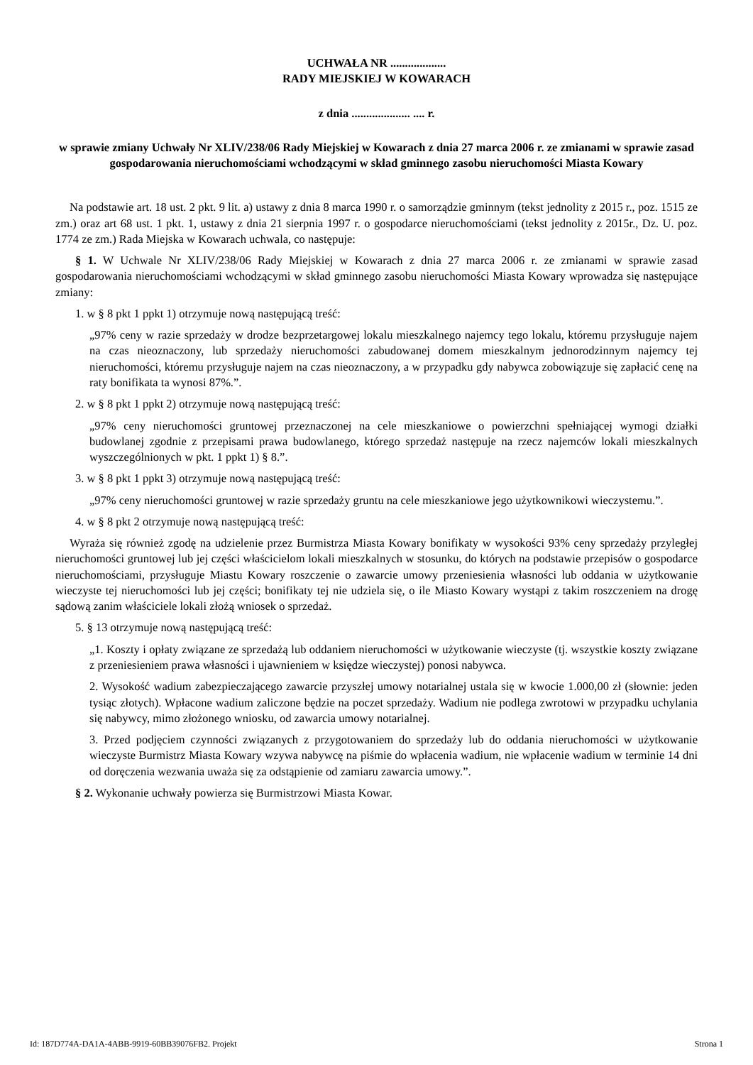UCHWAŁA NR ...................
RADY MIEJSKIEJ W KOWARACH
z dnia .................... .... r.
w sprawie zmiany Uchwały Nr XLIV/238/06 Rady Miejskiej w Kowarach z dnia 27 marca 2006 r. ze zmianami w sprawie zasad gospodarowania nieruchomościami wchodzącymi w skład gminnego zasobu nieruchomości Miasta Kowary
Na podstawie art. 18 ust. 2 pkt. 9 lit. a) ustawy z dnia 8 marca 1990 r. o samorządzie gminnym (tekst jednolity z 2015 r., poz. 1515 ze zm.) oraz art 68 ust. 1 pkt. 1, ustawy z dnia 21 sierpnia 1997 r. o gospodarce nieruchomościami (tekst jednolity z 2015r., Dz. U. poz. 1774 ze zm.) Rada Miejska w Kowarach uchwala, co następuje:
§ 1. W Uchwale Nr XLIV/238/06 Rady Miejskiej w Kowarach z dnia 27 marca 2006 r. ze zmianami w sprawie zasad gospodarowania nieruchomościami wchodzącymi w skład gminnego zasobu nieruchomości Miasta Kowary wprowadza się następujące zmiany:
1. w § 8 pkt 1 ppkt 1) otrzymuje nową następującą treść:
„97% ceny w razie sprzedaży w drodze bezprzetargowej lokalu mieszkalnego najemcy tego lokalu, któremu przysługuje najem na czas nieoznaczony, lub sprzedaży nieruchomości zabudowanej domem mieszkalnym jednorodzinnym najemcy tej nieruchomości, któremu przysługuje najem na czas nieoznaczony, a w przypadku gdy nabywca zobowiązuje się zapłacić cenę na raty bonifikata ta wynosi 87%.”.
2. w § 8 pkt 1 ppkt 2) otrzymuje nową następującą treść:
„97% ceny nieruchomości gruntowej przeznaczonej na cele mieszkaniowe o powierzchni spełniającej wymogi działki budowlanej zgodnie z przepisami prawa budowlanego, którego sprzedaż następuje na rzecz najemców lokali mieszkalnych wyszczególnionych w pkt. 1 ppkt 1) § 8.”.
3. w § 8 pkt 1 ppkt 3) otrzymuje nową następującą treść:
„97% ceny nieruchomości gruntowej w razie sprzedaży gruntu na cele mieszkaniowe jego użytkownikowi wieczystemu.”.
4. w § 8 pkt 2 otrzymuje nową następującą treść:
Wyraża się również zgodę na udzielenie przez Burmistrza Miasta Kowary bonifikaty w wysokości 93% ceny sprzedaży przyległej nieruchomości gruntowej lub jej części właścicielom lokali mieszkalnych w stosunku, do których na podstawie przepisów o gospodarce nieruchomościami, przysługuje Miastu Kowary roszczenie o zawarcie umowy przeniesienia własności lub oddania w użytkowanie wieczyste tej nieruchomości lub jej części; bonifikaty tej nie udziela się, o ile Miasto Kowary wystąpi z takim roszczeniem na drogę sądową zanim właściciele lokali złożą wniosek o sprzedaż.
5. § 13 otrzymuje nową następującą treść:
„1. Koszty i opłaty związane ze sprzedażą lub oddaniem nieruchomości w użytkowanie wieczyste (tj. wszystkie koszty związane z przeniesieniem prawa własności i ujawnieniem w księdze wieczystej) ponosi nabywca.
2. Wysokość wadium zabezpieczającego zawarcie przyszłej umowy notarialnej ustala się w kwocie 1.000,00 zł (słownie: jeden tysiąc złotych). Wpłacone wadium zaliczone będzie na poczet sprzedaży. Wadium nie podlega zwrotowi w przypadku uchylania się nabywcy, mimo złożonego wniosku, od zawarcia umowy notarialnej.
3. Przed podjęciem czynności związanych z przygotowaniem do sprzedaży lub do oddania nieruchomości w użytkowanie wieczyste Burmistrz Miasta Kowary wzywa nabywcę na piśmie do wpłacenia wadium, nie wpłacenie wadium w terminie 14 dni od doręczenia wezwania uważa się za odstąpienie od zamiaru zawarcia umowy.”.
§ 2. Wykonanie uchwały powierza się Burmistrzowi Miasta Kowar.
Id: 187D774A-DA1A-4ABB-9919-60BB39076FB2. Projekt Strona 1